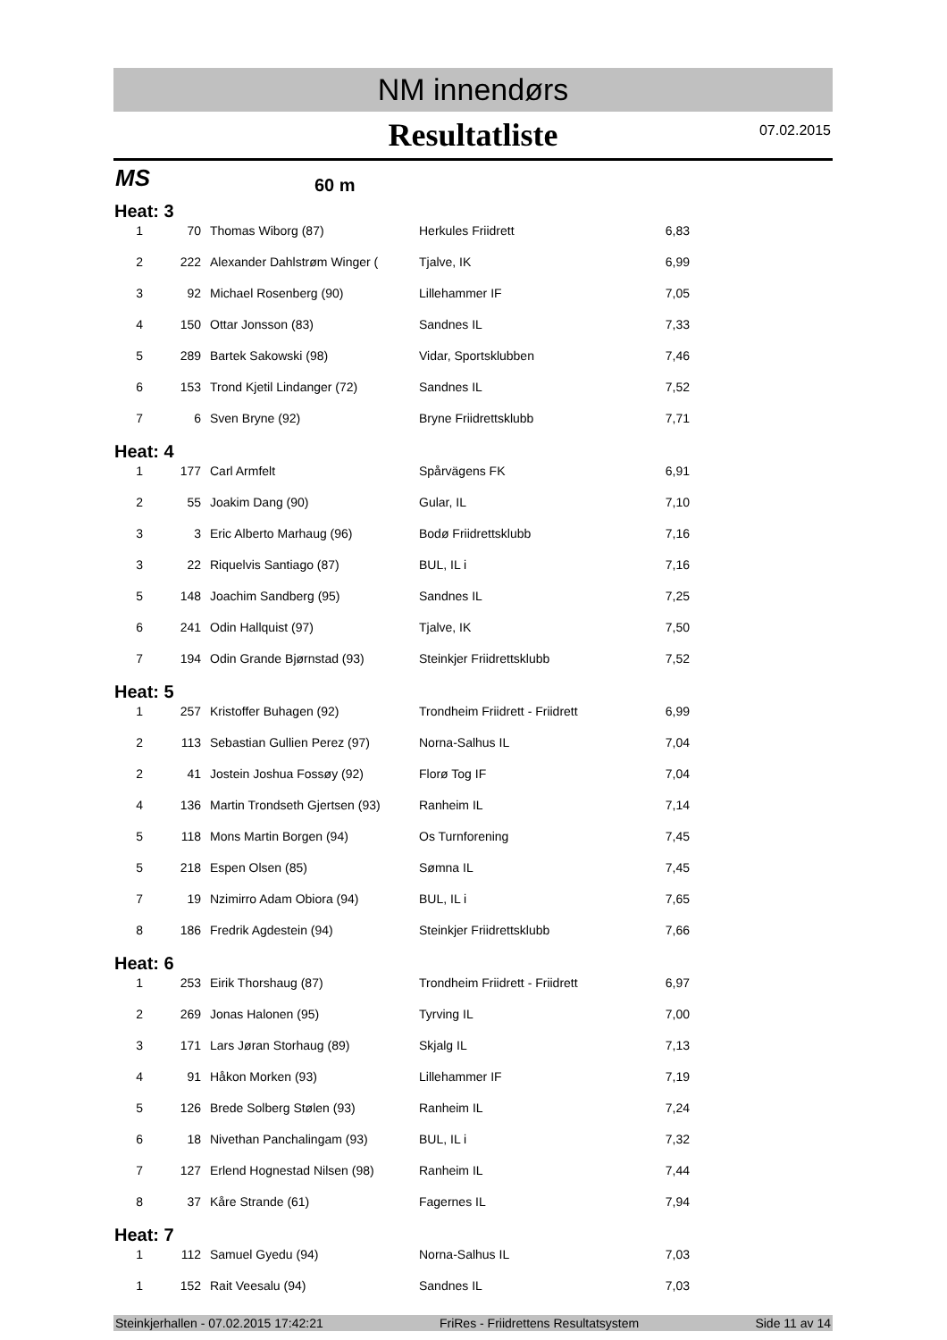NM innendørs
Resultatliste
07.02.2015
MS 60 m
Heat: 3
| 1 | 70 | Thomas Wiborg (87) | Herkules Friidrett | 6,83 |
| 2 | 222 | Alexander Dahlstrøm Winger ( | Tjalve, IK | 6,99 |
| 3 | 92 | Michael Rosenberg (90) | Lillehammer IF | 7,05 |
| 4 | 150 | Ottar Jonsson (83) | Sandnes IL | 7,33 |
| 5 | 289 | Bartek Sakowski (98) | Vidar, Sportsklubben | 7,46 |
| 6 | 153 | Trond Kjetil Lindanger (72) | Sandnes IL | 7,52 |
| 7 | 6 | Sven Bryne (92) | Bryne Friidrettsklubb | 7,71 |
Heat: 4
| 1 | 177 | Carl Armfelt | Spårvägens FK | 6,91 |
| 2 | 55 | Joakim Dang (90) | Gular, IL | 7,10 |
| 3 | 3 | Eric Alberto Marhaug (96) | Bodø Friidrettsklubb | 7,16 |
| 3 | 22 | Riquelvis Santiago (87) | BUL, IL i | 7,16 |
| 5 | 148 | Joachim Sandberg (95) | Sandnes IL | 7,25 |
| 6 | 241 | Odin Hallquist (97) | Tjalve, IK | 7,50 |
| 7 | 194 | Odin Grande Bjørnstad (93) | Steinkjer Friidrettsklubb | 7,52 |
Heat: 5
| 1 | 257 | Kristoffer Buhagen (92) | Trondheim Friidrett - Friidrett | 6,99 |
| 2 | 113 | Sebastian Gullien Perez (97) | Norna-Salhus IL | 7,04 |
| 2 | 41 | Jostein Joshua Fossøy (92) | Florø Tog IF | 7,04 |
| 4 | 136 | Martin Trondseth Gjertsen (93) | Ranheim IL | 7,14 |
| 5 | 118 | Mons Martin Borgen (94) | Os Turnforening | 7,45 |
| 5 | 218 | Espen Olsen (85) | Sømna IL | 7,45 |
| 7 | 19 | Nzimirro Adam Obiora (94) | BUL, IL i | 7,65 |
| 8 | 186 | Fredrik Agdestein (94) | Steinkjer Friidrettsklubb | 7,66 |
Heat: 6
| 1 | 253 | Eirik Thorshaug (87) | Trondheim Friidrett - Friidrett | 6,97 |
| 2 | 269 | Jonas Halonen (95) | Tyrving IL | 7,00 |
| 3 | 171 | Lars Jøran Storhaug (89) | Skjalg IL | 7,13 |
| 4 | 91 | Håkon Morken (93) | Lillehammer IF | 7,19 |
| 5 | 126 | Brede Solberg Stølen (93) | Ranheim IL | 7,24 |
| 6 | 18 | Nivethan Panchalingam (93) | BUL, IL i | 7,32 |
| 7 | 127 | Erlend Hognestad Nilsen (98) | Ranheim IL | 7,44 |
| 8 | 37 | Kåre Strande (61) | Fagernes IL | 7,94 |
Heat: 7
| 1 | 112 | Samuel Gyedu (94) | Norna-Salhus IL | 7,03 |
| 1 | 152 | Rait Veesalu (94) | Sandnes IL | 7,03 |
Steinkjerhallen - 07.02.2015 17:42:21 FriRes - Friidrettens Resultatsystem Side 11 av 14